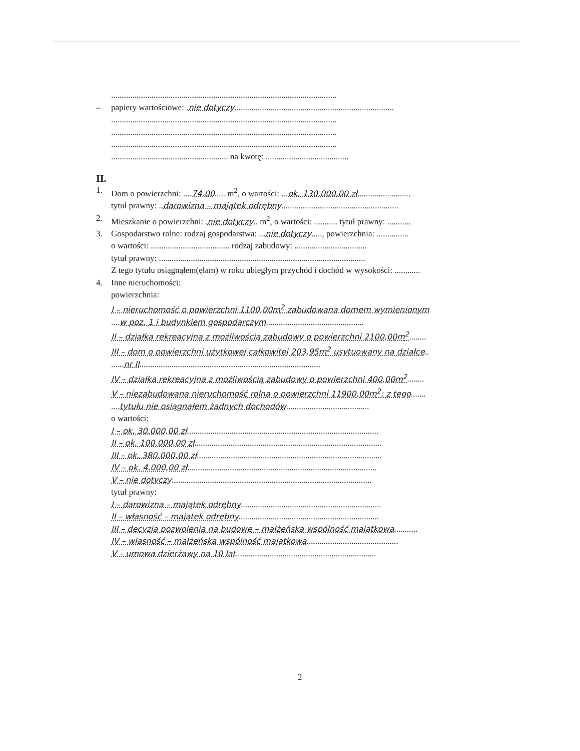..........................................................................................................
– papiery wartościowe: .nie dotyczy...........................................................................
..........................................................................................................
..........................................................................................................
..........................................................................................................
....................................................... na kwotę: .......................................
II.
1. Dom o powierzchni: ....74,00..... m<sup>2</sup>, o wartości: ...ok. 130.000,00 zł.........................
tytuł prawny: ..darowizna – majątek odrębny.......................................................
2. Mieszkanie o powierzchni: .nie dotyczy.. m<sup>2</sup>, o wartości: ........... tytuł prawny: ...........
3. Gospodarstwo rolne: rodzaj gospodarstwa: ...nie dotyczy....., powierzchnia: ...............
o wartości: ..................................... rodzaj zabudowy: ..................................
tytuł prawny: .................................................................................................
Z tego tytułu osiągnąłem(ęłam) w roku ubiegłym przychód i dochód w wysokości: ............
4. Inne nieruchomości:
powierzchnia:
I – nieruchomość o powierzchni 1100,00m<sup>2</sup> zabudowana domem wymienionym
....w poz. 1 i budynkiem gospodarczym..............................................
II – działka rekreacyjna z możliwością zabudowy o powierzchni 2100,00m<sup>2</sup>........
III – dom o powierzchni użytkowej całkowitej 203,95m<sup>2</sup> usytuowany na działce..
......nr II.....................................................................................
IV – działka rekreacyjna z możliwością zabudowy o powierzchni 400,00m<sup>2</sup>........
V – niezabudowana nieruchomość rolna o powierzchni 11900,00m<sup>2</sup>; z tego.......
....tytułu nie osiągnąłem żadnych dochodów.......................................
o wartości:
I – ok. 30.000,00 zł..........................................................................................
II – ok. 100.000,00 zł........................................................................................
III – ok. 380.000,00 zł.......................................................................................
IV – ok. 4.000,00 zł.........................................................................................
V – nie dotyczy..............................................................................................
tytuł prawny:
I – darowizna – majątek odrębny..................................................................
II – własność – majątek odrębny..................................................................
III – decyzja pozwolenia na budowę – małżeńska wspólność majątkowa...........
IV – własność – małżeńska wspólność majątkowa...........................................
V – umowa dzierżawy na 10 lat..................................................................
2